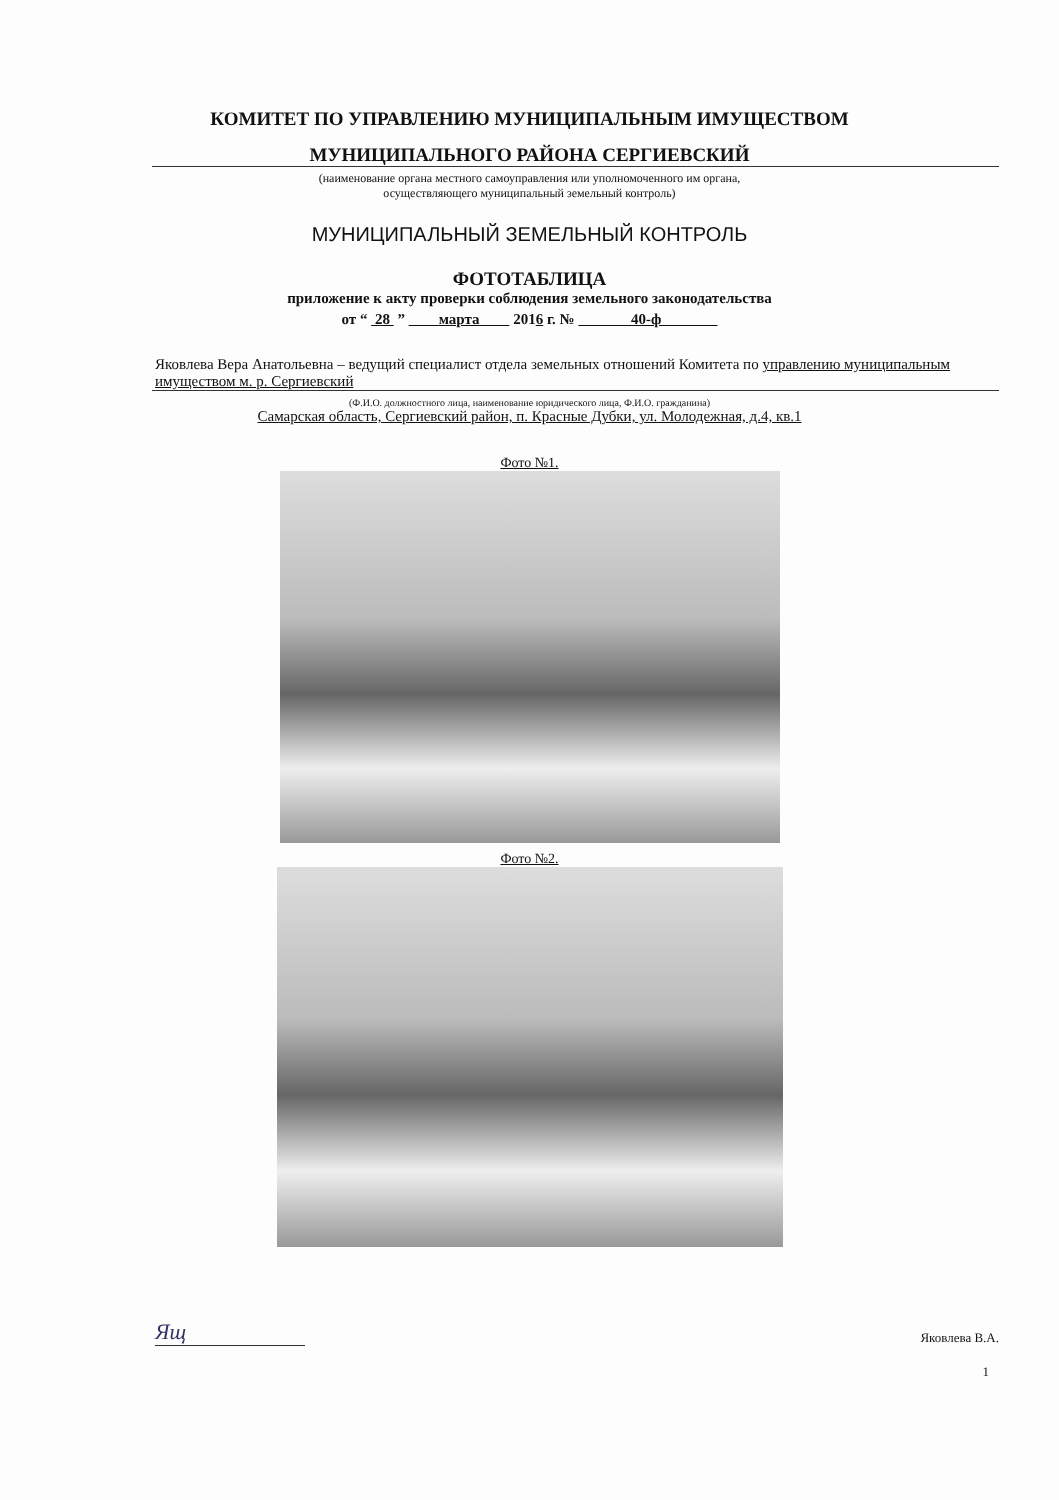КОМИТЕТ ПО УПРАВЛЕНИЮ МУНИЦИПАЛЬНЫМ ИМУЩЕСТВОМ
МУНИЦИПАЛЬНОГО РАЙОНА СЕРГИЕВСКИЙ
(наименование органа местного самоуправления или уполномоченного им органа,
осуществляющего муниципальный земельный контроль)
МУНИЦИПАЛЬНЫЙ ЗЕМЕЛЬНЫЙ КОНТРОЛЬ
ФОТОТАБЛИЦА
приложение к акту проверки соблюдения земельного законодательства
от “ 28 ” марта 2016 г. № 40-ф
Яковлева Вера Анатольевна – ведущий специалист отдела земельных отношений Комитета по управлению муниципальным имуществом м. р. Сергиевский
(Ф.И.О. должностного лица, наименование юридического лица, Ф.И.О. гражданина)
Самарская область, Сергиевский район, п. Красные Дубки, ул. Молодежная, д.4, кв.1
Фото №1.
Фото №2.
Ящ Яковлева В.А.
1